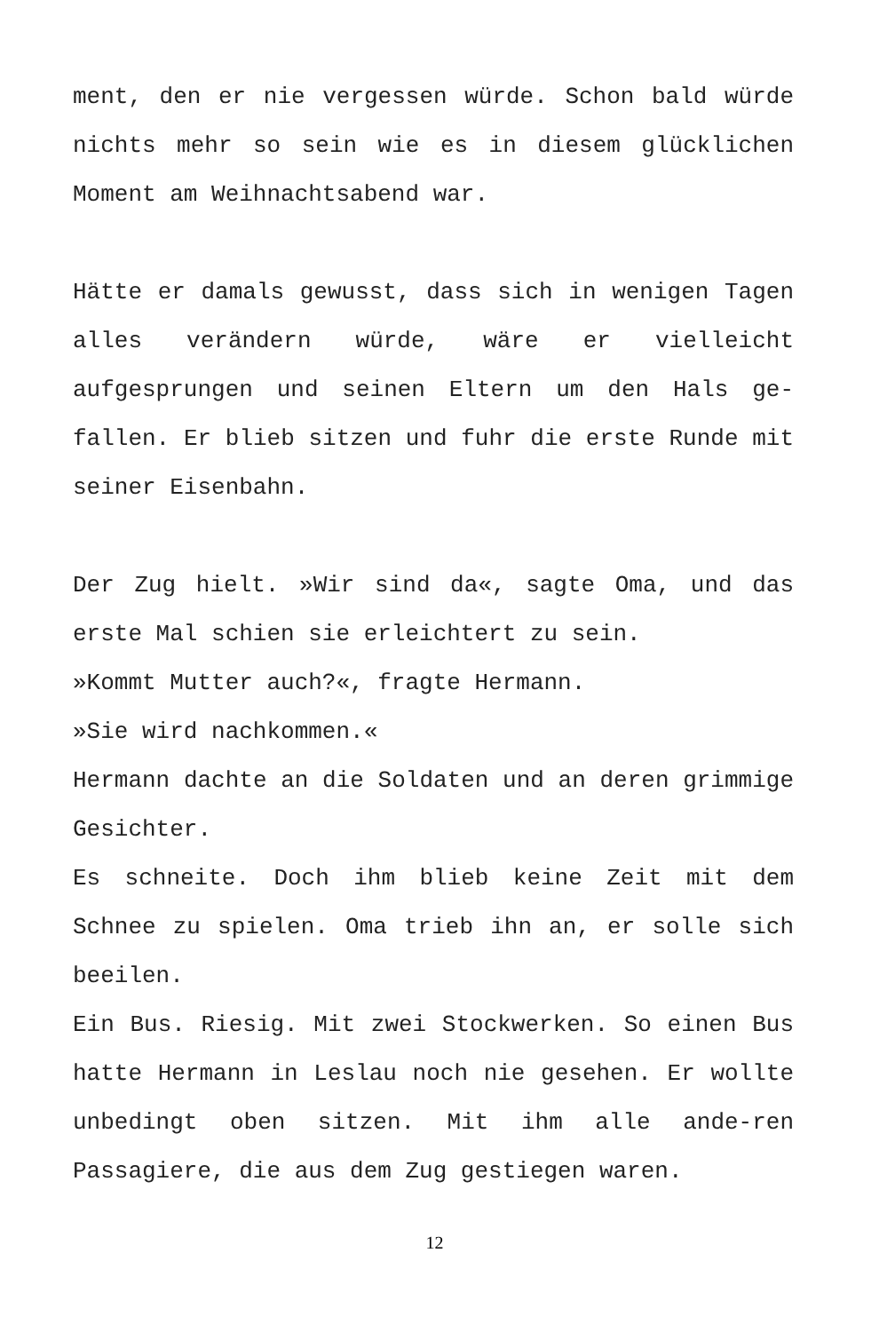ment, den er nie vergessen würde. Schon bald würde nichts mehr so sein wie es in diesem glücklichen Moment am Weihnachtsabend war.
Hätte er damals gewusst, dass sich in wenigen Tagen alles verändern würde, wäre er vielleicht aufgesprungen und seinen Eltern um den Hals ge-fallen. Er blieb sitzen und fuhr die erste Runde mit seiner Eisenbahn.
Der Zug hielt. »Wir sind da«, sagte Oma, und das erste Mal schien sie erleichtert zu sein.
»Kommt Mutter auch?«, fragte Hermann.
»Sie wird nachkommen.«
Hermann dachte an die Soldaten und an deren grimmige Gesichter.
Es schneite. Doch ihm blieb keine Zeit mit dem Schnee zu spielen. Oma trieb ihn an, er solle sich beeilen.
Ein Bus. Riesig. Mit zwei Stockwerken. So einen Bus hatte Hermann in Leslau noch nie gesehen. Er wollte unbedingt oben sitzen. Mit ihm alle ande-ren Passagiere, die aus dem Zug gestiegen waren.
12